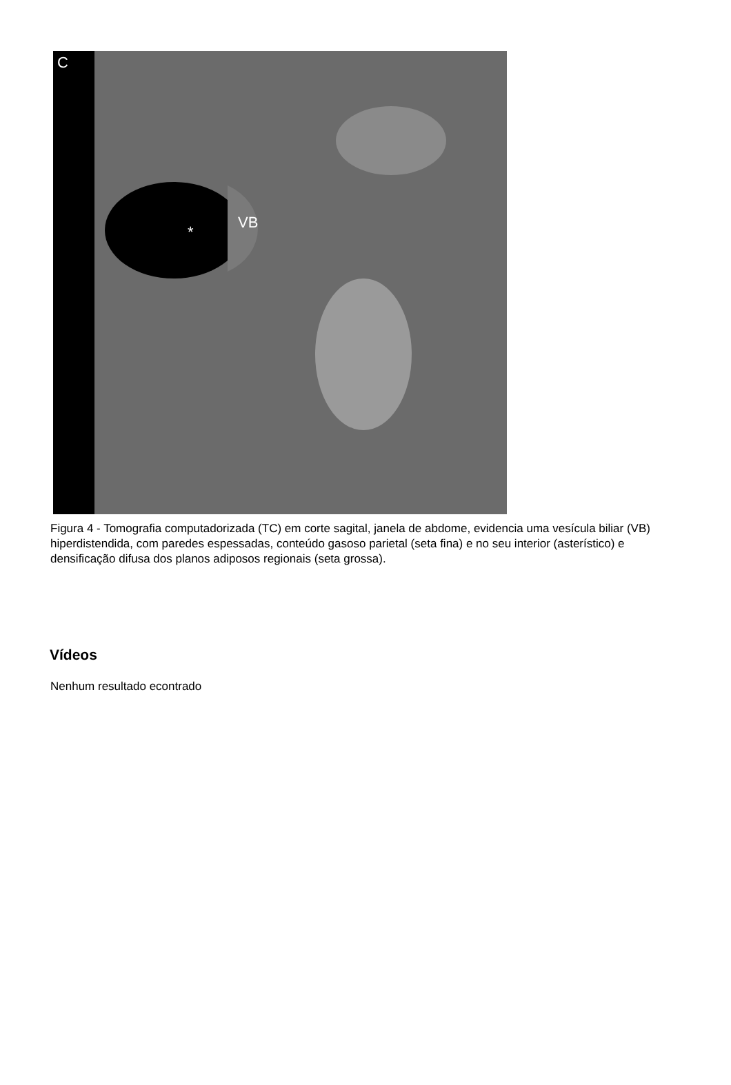C
VB
*
Figura 4 - Tomografia computadorizada (TC) em corte sagital, janela de abdome, evidencia uma vesícula biliar (VB) hiperdistendida, com paredes espessadas, conteúdo gasoso parietal (seta fina) e no seu interior (asterístico) e densificação difusa dos planos adiposos regionais (seta grossa).
Vídeos
Nenhum resultado econtrado